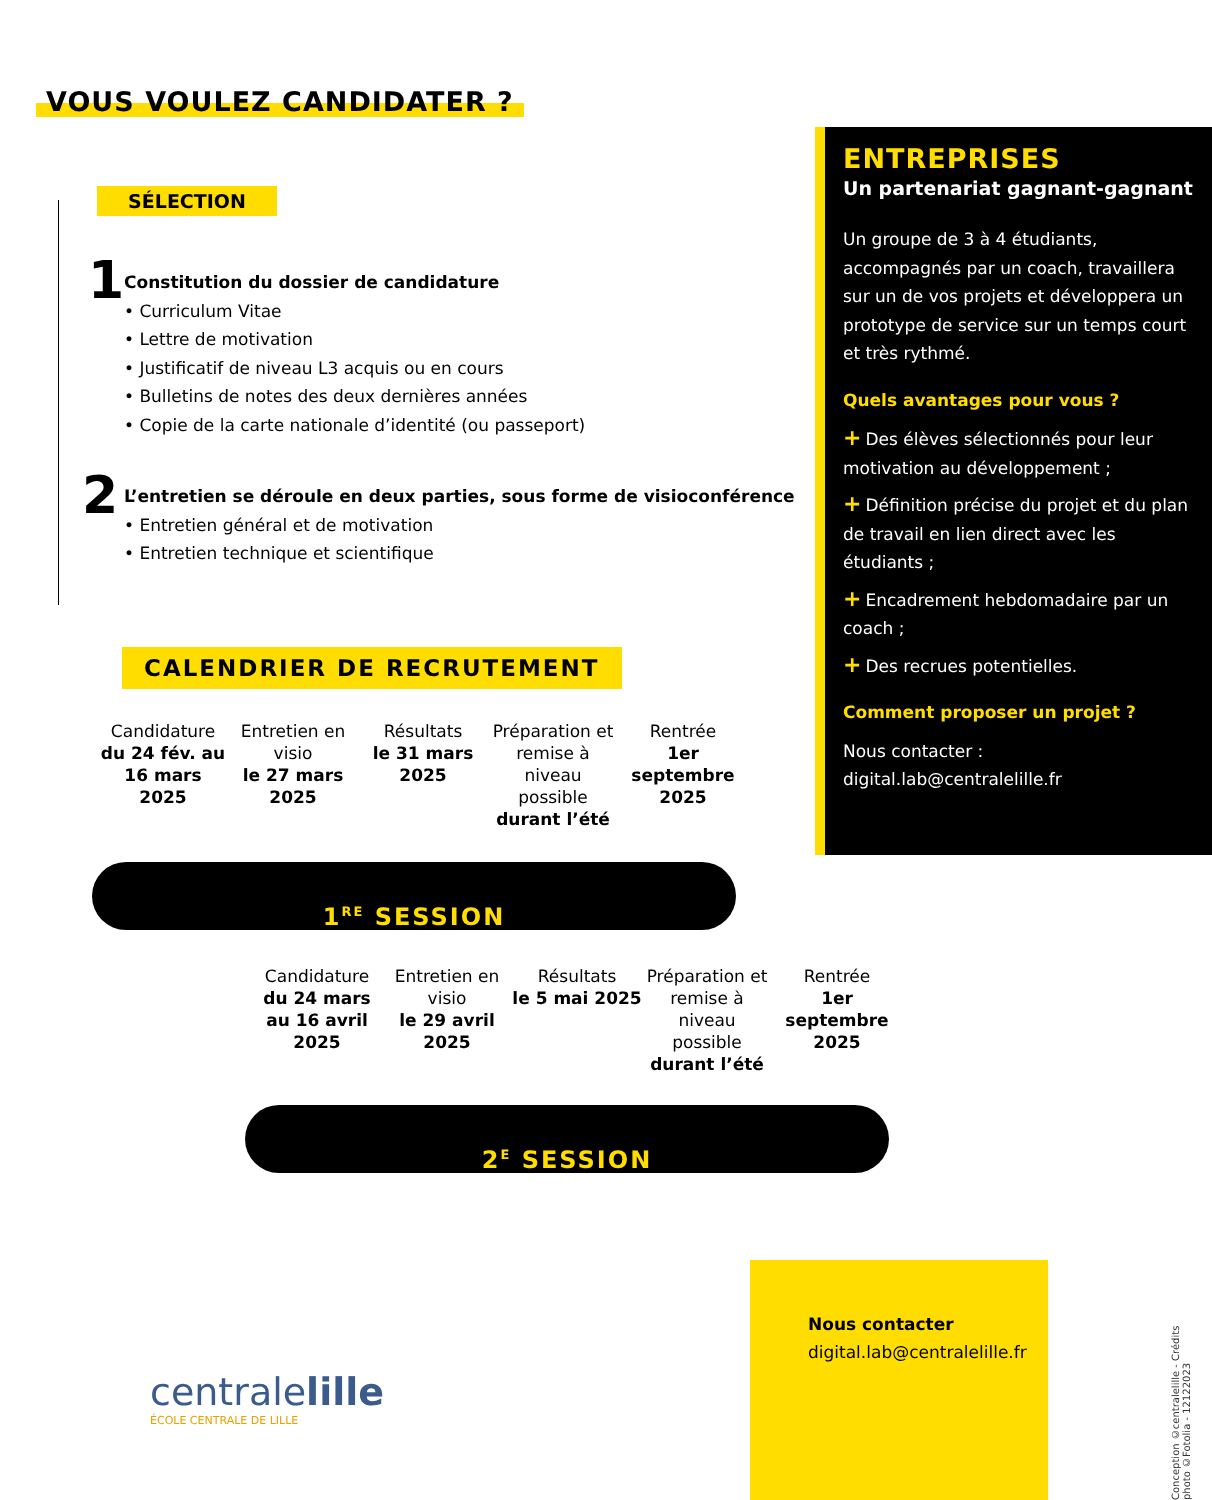VOUS VOULEZ CANDIDATER ?
SÉLECTION
1
Constitution du dossier de candidature
• Curriculum Vitae
• Lettre de motivation
• Justificatif de niveau L3 acquis ou en cours
• Bulletins de notes des deux dernières années
• Copie de la carte nationale d’identité (ou passeport)
2
L’entretien se déroule en deux parties, sous forme de visioconférence
• Entretien général et de motivation
• Entretien technique et scientifique
ENTREPRISES
Un partenariat gagnant-gagnant
Un groupe de 3 à 4 étudiants, accompagnés par un coach, travaillera sur un de vos projets et développera un prototype de service sur un temps court et très rythmé.
Quels avantages pour vous ?
+ Des élèves sélectionnés pour leur motivation au développement ;
+ Définition précise du projet et du plan de travail en lien direct avec les étudiants ;
+ Encadrement hebdomadaire par un coach ;
+ Des recrues potentielles.
Comment proposer un projet ?
Nous contacter :
digital.lab@centralelille.fr
CALENDRIER DE RECRUTEMENT
Candidature
du 24 fév. au 16 mars 2025
Entretien en visio
le 27 mars 2025
Résultats
le 31 mars 2025
Préparation et remise à niveau possible
durant l’été
Rentrée
1er septembre 2025
1<sup>RE</sup> SESSION
Candidature
du 24 mars au 16 avril 2025
Entretien en visio
le 29 avril 2025
Résultats
le 5 mai 2025
Préparation et remise à niveau possible
durant l’été
Rentrée
1er septembre 2025
2<sup>E</sup> SESSION
Nous contacter
digital.lab@centralelille.fr
centralelille
ÉCOLE CENTRALE DE LILLE
Conception ©centralelille - Crédits photo ©Fotolia - 12122023